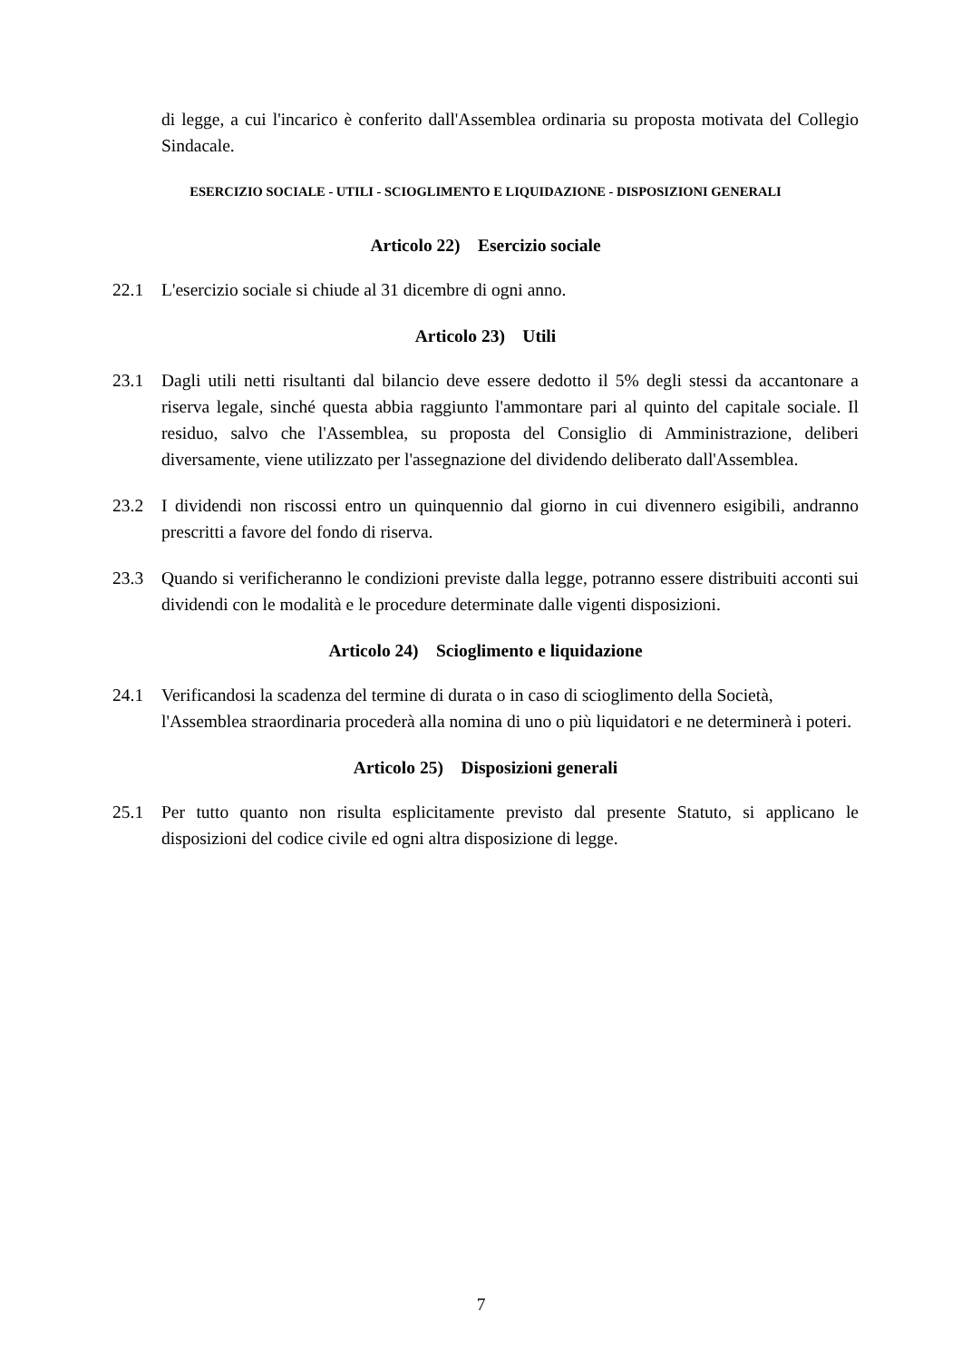di legge, a cui l'incarico è conferito dall'Assemblea ordinaria su proposta motivata del Collegio Sindacale.
ESERCIZIO SOCIALE - UTILI - SCIOGLIMENTO E LIQUIDAZIONE - DISPOSIZIONI GENERALI
Articolo 22) Esercizio sociale
22.1 L'esercizio sociale si chiude al 31 dicembre di ogni anno.
Articolo 23) Utili
23.1 Dagli utili netti risultanti dal bilancio deve essere dedotto il 5% degli stessi da accantonare a riserva legale, sinché questa abbia raggiunto l'ammontare pari al quinto del capitale sociale. Il residuo, salvo che l'Assemblea, su proposta del Consiglio di Amministrazione, deliberi diversamente, viene utilizzato per l'assegnazione del dividendo deliberato dall'Assemblea.
23.2 I dividendi non riscossi entro un quinquennio dal giorno in cui divennero esigibili, andranno prescritti a favore del fondo di riserva.
23.3 Quando si verificheranno le condizioni previste dalla legge, potranno essere distribuiti acconti sui dividendi con le modalità e le procedure determinate dalle vigenti disposizioni.
Articolo 24) Scioglimento e liquidazione
24.1 Verificandosi la scadenza del termine di durata o in caso di scioglimento della Società, l'Assemblea straordinaria procederà alla nomina di uno o più liquidatori e ne determinerà i poteri.
Articolo 25) Disposizioni generali
25.1 Per tutto quanto non risulta esplicitamente previsto dal presente Statuto, si applicano le disposizioni del codice civile ed ogni altra disposizione di legge.
7